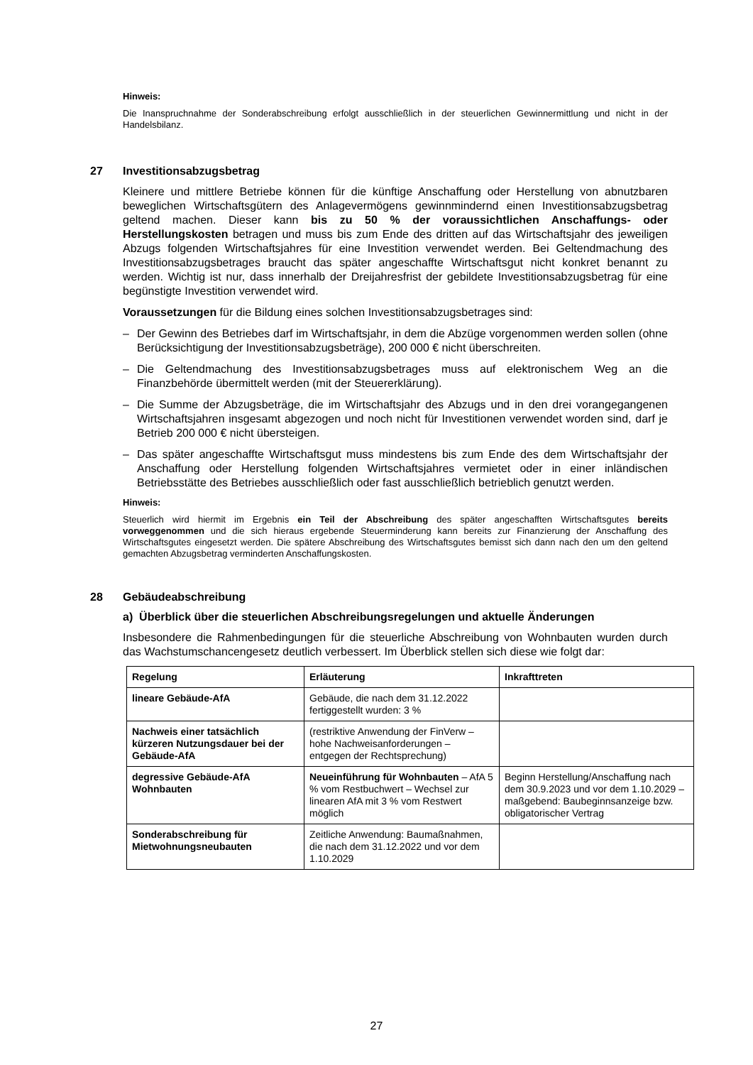Hinweis:
Die Inanspruchnahme der Sonderabschreibung erfolgt ausschließlich in der steuerlichen Gewinnermittlung und nicht in der Handelsbilanz.
27 Investitionsabzugsbetrag
Kleinere und mittlere Betriebe können für die künftige Anschaffung oder Herstellung von abnutzbaren beweglichen Wirtschaftsgütern des Anlagevermögens gewinnmindernd einen Investitionsabzugsbetrag geltend machen. Dieser kann bis zu 50 % der voraussichtlichen Anschaffungs- oder Herstellungskosten betragen und muss bis zum Ende des dritten auf das Wirtschaftsjahr des jeweiligen Abzugs folgenden Wirtschaftsjahres für eine Investition verwendet werden. Bei Geltendmachung des Investitionsabzugsbetrages braucht das später angeschaffte Wirtschaftsgut nicht konkret benannt zu werden. Wichtig ist nur, dass innerhalb der Dreijahresfrist der gebildete Investitionsabzugsbetrag für eine begünstigte Investition verwendet wird.
Voraussetzungen für die Bildung eines solchen Investitionsabzugsbetrages sind:
– Der Gewinn des Betriebes darf im Wirtschaftsjahr, in dem die Abzüge vorgenommen werden sollen (ohne Berücksichtigung der Investitionsabzugsbeträge), 200 000 € nicht überschreiten.
– Die Geltendmachung des Investitionsabzugsbetrages muss auf elektronischem Weg an die Finanzbehörde übermittelt werden (mit der Steuererklärung).
– Die Summe der Abzugsbeträge, die im Wirtschaftsjahr des Abzugs und in den drei vorangegangenen Wirtschaftsjahren insgesamt abgezogen und noch nicht für Investitionen verwendet worden sind, darf je Betrieb 200 000 € nicht übersteigen.
– Das später angeschaffte Wirtschaftsgut muss mindestens bis zum Ende des dem Wirtschaftsjahr der Anschaffung oder Herstellung folgenden Wirtschaftsjahres vermietet oder in einer inländischen Betriebsstätte des Betriebes ausschließlich oder fast ausschließlich betrieblich genutzt werden.
Hinweis:
Steuerlich wird hiermit im Ergebnis ein Teil der Abschreibung des später angeschafften Wirtschaftsgutes bereits vorweggenommen und die sich hieraus ergebende Steuerminderung kann bereits zur Finanzierung der Anschaffung des Wirtschaftsgutes eingesetzt werden. Die spätere Abschreibung des Wirtschaftsgutes bemisst sich dann nach den um den geltend gemachten Abzugsbetrag verminderten Anschaffungskosten.
28 Gebäudeabschreibung
a) Überblick über die steuerlichen Abschreibungsregelungen und aktuelle Änderungen
Insbesondere die Rahmenbedingungen für die steuerliche Abschreibung von Wohnbauten wurden durch das Wachstumschancengesetz deutlich verbessert. Im Überblick stellen sich diese wie folgt dar:
| Regelung | Erläuterung | Inkrafttreten |
| --- | --- | --- |
| lineare Gebäude-AfA | Gebäude, die nach dem 31.12.2022 fertiggestellt wurden: 3 % | |
| Nachweis einer tatsächlich kürzeren Nutzungsdauer bei der Gebäude-AfA | (restriktive Anwendung der FinVerw – hohe Nachweisanforderungen – entgegen der Rechtsprechung) | |
| degressive Gebäude-AfA Wohnbauten | Neueinführung für Wohnbauten – AfA 5 % vom Restbuchwert – Wechsel zur linearen AfA mit 3 % vom Restwert möglich | Beginn Herstellung/Anschaffung nach dem 30.9.2023 und vor dem 1.10.2029 – maßgebend: Baubeginnsanzeige bzw. obligatorischer Vertrag |
| Sonderabschreibung für Mietwohnungsneubauten | Zeitliche Anwendung: Baumaßnahmen, die nach dem 31.12.2022 und vor dem 1.10.2029 | |
27